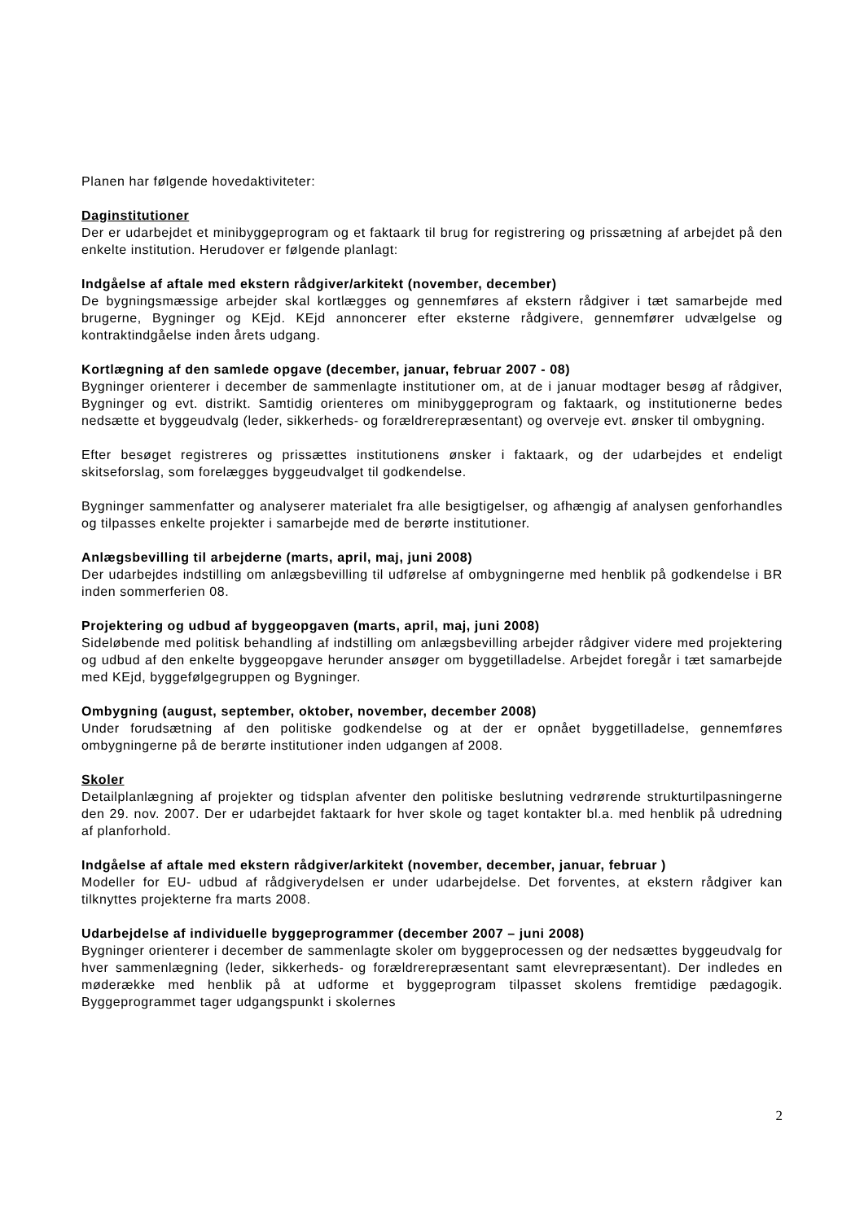Planen har følgende hovedaktiviteter:
Daginstitutioner
Der er udarbejdet et minibyggeprogram og et faktaark til brug for registrering og prissætning af arbejdet på den enkelte institution. Herudover er følgende planlagt:
Indgåelse af aftale med ekstern rådgiver/arkitekt (november, december)
De bygningsmæssige arbejder skal kortlægges og gennemføres af ekstern rådgiver i tæt samarbejde med brugerne, Bygninger og KEjd. KEjd annoncerer efter eksterne rådgivere, gennemfører udvælgelse og kontraktindgåelse inden årets udgang.
Kortlægning af den samlede opgave (december, januar, februar 2007 - 08)
Bygninger orienterer i december de sammenlagte institutioner om, at de i januar modtager besøg af rådgiver, Bygninger og evt. distrikt. Samtidig orienteres om minibyggeprogram og faktaark, og institutionerne bedes nedsætte et byggeudvalg (leder, sikkerheds- og forældrerepræsentant) og overveje evt. ønsker til ombygning.
Efter besøget registreres og prissættes institutionens ønsker i faktaark, og der udarbejdes et endeligt skitseforslag, som forelægges byggeudvalget til godkendelse.
Bygninger sammenfatter og analyserer materialet fra alle besigtigelser, og afhængig af analysen genforhandles og tilpasses enkelte projekter i samarbejde med de berørte institutioner.
Anlægsbevilling til arbejderne (marts, april, maj, juni 2008)
Der udarbejdes indstilling om anlægsbevilling til udførelse af ombygningerne med henblik på godkendelse i BR inden sommerferien 08.
Projektering og udbud af byggeopgaven (marts, april, maj, juni 2008)
Sideløbende med politisk behandling af indstilling om anlægsbevilling arbejder rådgiver videre med projektering og udbud af den enkelte byggeopgave herunder ansøger om byggetilladelse. Arbejdet foregår i tæt samarbejde med KEjd, byggefølgegruppen og Bygninger.
Ombygning (august, september, oktober, november, december 2008)
Under forudsætning af den politiske godkendelse og at der er opnået byggetilladelse, gennemføres ombygningerne på de berørte institutioner inden udgangen af 2008.
Skoler
Detailplanlægning af projekter og tidsplan afventer den politiske beslutning vedrørende strukturtilpasningerne den 29. nov. 2007. Der er udarbejdet faktaark for hver skole og taget kontakter bl.a. med henblik på udredning af planforhold.
Indgåelse af aftale med ekstern rådgiver/arkitekt (november, december, januar, februar )
Modeller for EU- udbud af rådgiverydelsen er under udarbejdelse. Det forventes, at ekstern rådgiver kan tilknyttes projekterne fra marts 2008.
Udarbejdelse af individuelle byggeprogrammer (december 2007 – juni 2008)
Bygninger orienterer i december de sammenlagte skoler om byggeprocessen og der nedsættes byggeudvalg for hver sammenlægning (leder, sikkerheds- og forældrerepræsentant samt elevrepræsentant). Der indledes en møderække med henblik på at udforme et byggeprogram tilpasset skolens fremtidige pædagogik. Byggeprogrammet tager udgangspunkt i skolernes
2